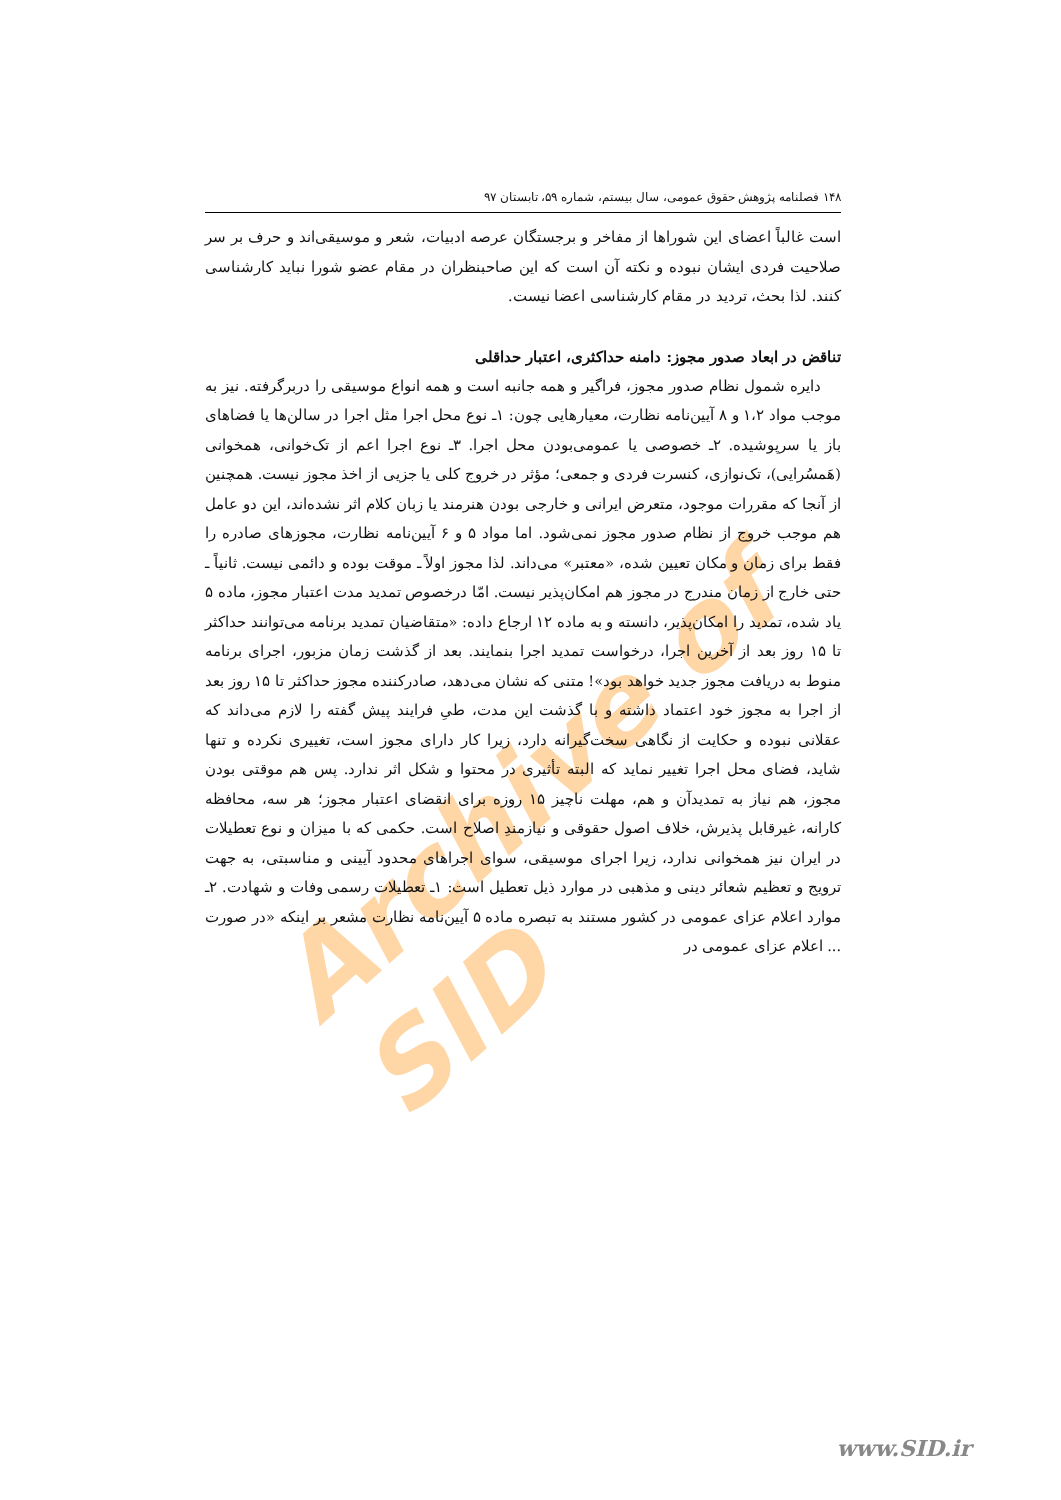Archive of SID
۱۴۸ فصلنامه پژوهش حقوق عمومی، سال بیستم، شماره ۵۹، تابستان ۹۷
است غالباً اعضای این شوراها از مفاخر و برجستگان عرصه ادبیات، شعر و موسیقی‌اند و حرف بر سر صلاحیت فردی ایشان نبوده و نکته آن است که این صاحبنظران در مقام عضو شورا نباید کارشناسی کنند. لذا بحث، تردید در مقام کارشناسی اعضا نیست.
تناقض در ابعاد صدور مجوز: دامنه حداکثری، اعتبار حداقلی
دایره شمول نظام صدور مجوز، فراگیر و همه جانبه است و همه انواع موسیقی را دربرگرفته. نیز به موجب مواد ۱،۲ و ۸ آیین‌نامه نظارت، معیارهایی چون: ۱ـ نوع محل اجرا مثل اجرا در سالن‌ها یا فضاهای باز یا سرپوشیده. ۲ـ خصوصی یا عمومی‌بودن محل اجرا. ۳ـ نوع اجرا اعم از تک‌خوانی، همخوانی (هَمسُرایی)، تک‌نوازی، کنسرت فردی و جمعی؛ مؤثر در خروج کلی یا جزیی از اخذ مجوز نیست. همچنین از آنجا که مقررات موجود، متعرض ایرانی و خارجی بودن هنرمند یا زبان کلام اثر نشده‌اند، این دو عامل هم موجب خروج از نظام صدور مجوز نمی‌شود. اما مواد ۵ و ۶ آیین‌نامه نظارت، مجوزهای صادره را فقط برای زمان و مکان تعیین شده، «معتبر» می‌داند. لذا مجوز اولاً ـ موقت بوده و دائمی نیست. ثانیاً ـ حتی خارج از زمان مندرج در مجوز هم امکان‌پذیر نیست. امّا درخصوص تمدید مدت اعتبار مجوز، ماده ۵ یاد شده، تمدید را امکان‌پذیر، دانسته و به ماده ۱۲ ارجاع داده: «متقاضیان تمدید برنامه می‌توانند حداکثر تا ۱۵ روز بعد از آخرین اجرا، درخواست تمدید اجرا بنمایند. بعد از گذشت زمان مزبور، اجرای برنامه منوط به دریافت مجوز جدید خواهد بود»! متنی که نشان می‌دهد، صادرکننده مجوز حداکثر تا ۱۵ روز بعد از اجرا به مجوز خود اعتماد داشته و با گذشت این مدت، طیِ فرایند پیش گفته را لازم می‌داند که عقلانی نبوده و حکایت از نگاهی سخت‌گیرانه دارد، زیرا کار دارای مجوز است، تغییری نکرده و تنها شاید، فضای محل اجرا تغییر نماید که البته تأثیری در محتوا و شکل اثر ندارد. پس هم موقتی بودن مجوز، هم نیاز به تمدیدآن و هم، مهلت ناچیز ۱۵ روزه برای انقضای اعتبار مجوز؛ هر سه، محافظه کارانه، غیرقابل پذیرش، خلاف اصول حقوقی و نیازمندِ اصلاح است. حکمی که با میزان و نوع تعطیلات در ایران نیز همخوانی ندارد، زیرا اجرای موسیقی، سوای اجراهای محدود آیینی و مناسبتی، به جهت ترویج و تعظیم شعائر دینی و مذهبی در موارد ذیل تعطیل است: ۱ـ تعطیلات رسمی وفات و شهادت. ۲ـ موارد اعلام عزای عمومی در کشور مستند به تبصره ماده ۵ آیین‌نامه نظارت مشعر بر اینکه «در صورت ... اعلام عزای عمومی در
www.SID.ir